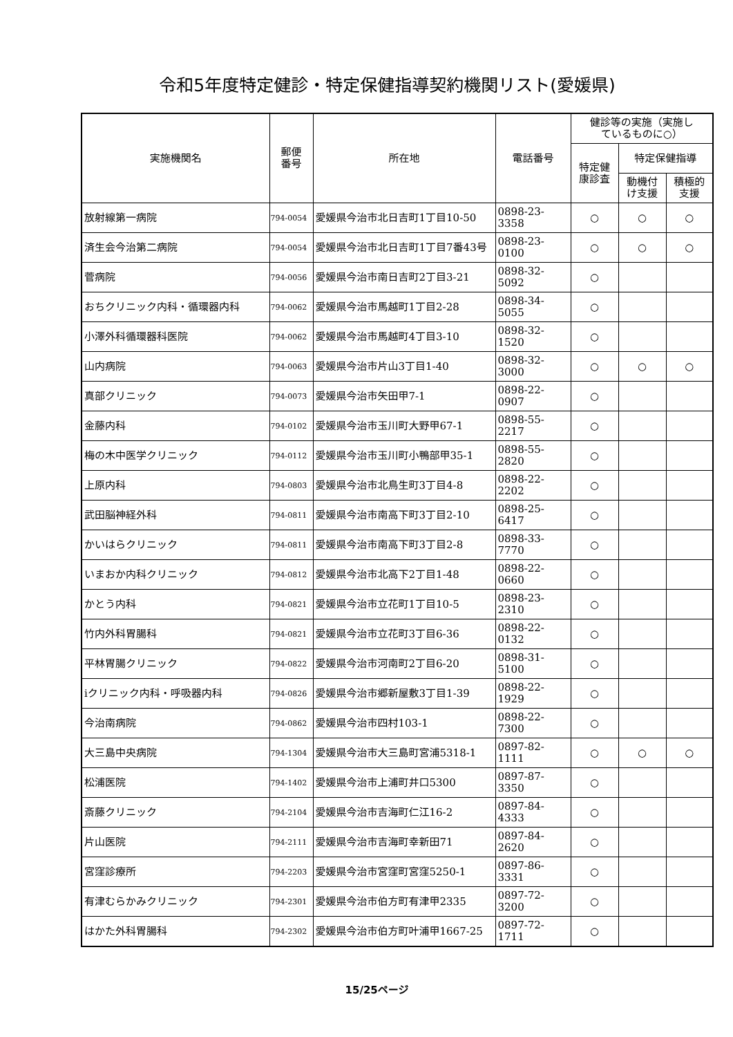令和5年度特定健診・特定保健指導契約機関リスト(愛媛県)
| 実施機関名 | 郵便 番号 | 所在地 | 電話番号 | 健診等の実施（実施し ているものに○） | | |
| --- | --- | --- | --- | --- | --- | --- |
| | | | | 特定健 康診査 | 特定保健指導 | |
| | | | | | 動機付 け支援 | 積極的 支援 |
| 放射線第一病院 | 794-0054 | 愛媛県今治市北日吉町1丁目10-50 | 0898-23-3358 | ○ | ○ | ○ |
| 済生会今治第二病院 | 794-0054 | 愛媛県今治市北日吉町1丁目7番43号 | 0898-23-0100 | ○ | ○ | ○ |
| 菅病院 | 794-0056 | 愛媛県今治市南日吉町2丁目3-21 | 0898-32-5092 | ○ | | |
| おちクリニック内科・循環器内科 | 794-0062 | 愛媛県今治市馬越町1丁目2-28 | 0898-34-5055 | ○ | | |
| 小澤外科循環器科医院 | 794-0062 | 愛媛県今治市馬越町4丁目3-10 | 0898-32-1520 | ○ | | |
| 山内病院 | 794-0063 | 愛媛県今治市片山3丁目1-40 | 0898-32-3000 | ○ | ○ | ○ |
| 真部クリニック | 794-0073 | 愛媛県今治市矢田甲7-1 | 0898-22-0907 | ○ | | |
| 金藤内科 | 794-0102 | 愛媛県今治市玉川町大野甲67-1 | 0898-55-2217 | ○ | | |
| 梅の木中医学クリニック | 794-0112 | 愛媛県今治市玉川町小鴨部甲35-1 | 0898-55-2820 | ○ | | |
| 上原内科 | 794-0803 | 愛媛県今治市北鳥生町3丁目4-8 | 0898-22-2202 | ○ | | |
| 武田脳神経外科 | 794-0811 | 愛媛県今治市南高下町3丁目2-10 | 0898-25-6417 | ○ | | |
| かいはらクリニック | 794-0811 | 愛媛県今治市南高下町3丁目2-8 | 0898-33-7770 | ○ | | |
| いまおか内科クリニック | 794-0812 | 愛媛県今治市北高下2丁目1-48 | 0898-22-0660 | ○ | | |
| かとう内科 | 794-0821 | 愛媛県今治市立花町1丁目10-5 | 0898-23-2310 | ○ | | |
| 竹内外科胃腸科 | 794-0821 | 愛媛県今治市立花町3丁目6-36 | 0898-22-0132 | ○ | | |
| 平林胃腸クリニック | 794-0822 | 愛媛県今治市河南町2丁目6-20 | 0898-31-5100 | ○ | | |
| iクリニック内科・呼吸器内科 | 794-0826 | 愛媛県今治市郷新屋敷3丁目1-39 | 0898-22-1929 | ○ | | |
| 今治南病院 | 794-0862 | 愛媛県今治市四村103-1 | 0898-22-7300 | ○ | | |
| 大三島中央病院 | 794-1304 | 愛媛県今治市大三島町宮浦5318-1 | 0897-82-1111 | ○ | ○ | ○ |
| 松浦医院 | 794-1402 | 愛媛県今治市上浦町井口5300 | 0897-87-3350 | ○ | | |
| 斎藤クリニック | 794-2104 | 愛媛県今治市吉海町仁江16-2 | 0897-84-4333 | ○ | | |
| 片山医院 | 794-2111 | 愛媛県今治市吉海町幸新田71 | 0897-84-2620 | ○ | | |
| 宮窪診療所 | 794-2203 | 愛媛県今治市宮窪町宮窪5250-1 | 0897-86-3331 | ○ | | |
| 有津むらかみクリニック | 794-2301 | 愛媛県今治市伯方町有津甲2335 | 0897-72-3200 | ○ | | |
| はかた外科胃腸科 | 794-2302 | 愛媛県今治市伯方町叶浦甲1667-25 | 0897-72-1711 | ○ | | |
15/25ページ